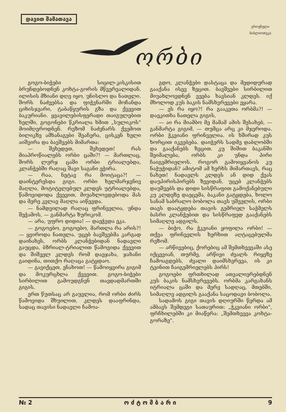დავით შამათავა
ეროვნული
ბიბლიოთეკა
ორბი
გოგო-ბიჭები სიცილ-კისკისით ბრუნდებოდნენ კოხტა-გორის მწვერვალიდან. ილისის მზიანი დღე იყო, უნისლო და ნათელი. შორს ნაძვებსა და ფიჭვნარში მოჩანდა ციხისჯვარი, ტაბაწყურის გზა და ქვევით ბაკურიანი. ყვავილებისფერადი თაიგულებით ხელში, გოგონები წკრიალა ხმით „სულიკოს" მოიმღეროდნენ. რეზომ ნაძვნარს ქვემოთ ბილიკზე ამხანაგები შეაჩერა, ცისკენ ხელი აიშვირა და ბავშვებს მიმართა:
— შეხედეთ, შეხედეთ! რას მიაპროწიალებს ორბი ცაში?! — მართლაც, შორს ლურჯ ცაში ორბი ტრიალებდა, კლანჭებში რაღაც შავი საგანი ეჭირა.
— რაა, ნეტავ რა მოიტაცა?! — დაინტერესდა გიგი. ორბი ხელმარჯვნივ მაღლა, მოტიტვლებულ კლდეს უტრიალებდა, წამოვიდოდა ქვევით, მიუახლოვდებოდა მას და მერე კვლავ მაღლა აიწევდა.
— ნამდვილად რაღაც ფრინველია, უნდა შეჭამოს, — განმარტა ზურიკომ.
— არა, უფრო დიდია! — დაეჭვდა ეკა.
— გოგოებო, გოგოებო, მართლა რა არის?! — ყვიროდა ნათელა. უცებ ბავშვებმა კარგად დაინახეს, ორბს კლანჭებიდან ნადავლი გაუცდა, ბზრიალ-ტრიალით წამოვიდა ქვევით და შიშველ კლდეს რომ დაეჯახა, ჯახანი გაიდინა, თითქო რაღაცა გატყდაო.
— გავიქცეთ, ვნახოთ! — წამოიყვირა გიგიმ და მოკურცხლა ქვევით. გოგო-ბიჭები სირბილით გამოუდგნენ თავდადმართში გიგის.
ერთ წუთსაც არ გაუვლია, რომ ორბი ძირს წამოვიდა შხუილით, კლდეს დააფრინდა, სადაც თავისი ნადავლი ჩამოა-
გდო, კლანჭები დასტაცა და მედიდურად გააქანა ისევ ზეცით. ბავშვები სირბილით მიუახლოვდნენ ვეება ხავსიან კლდეს. იქ მხოლოდ კუს ბაკის ნამსხვრევები ეყარა.
— ეს რა იყო?! რა გააკეთა ორბმა?! — დაეკითხა ნათელა გიგის,
— აი რა მიამბო მე მამამ ამის შესახებ, — განმარტა გიგიმ, — თუმცა არც კი მჯეროდა. ორბი ჭკვიანი ფრინველია. ის ხშირად კუს ხორცით იკვებება. დაიჭერს სადმე დაბლობში და გააქანებს ზეცით. კუ შიშით ბაკანში შეიმალება, ორბს კი უნდა პირი ჩაიგემრიელოს. როგორ გამოიყვანოს კუ ნაჭუჭიდან? ამიტომ ამ ხერხს მიმართავს, რაც ნახეთ! ნადავლს კლდეს ან დიდ ქვას დაუპირისპირებს ზევიდან, უცებ კლანჭებს დაუშვებს და დიდი სისწრაფით გამოქანებული კუ კლდეზე დაეცემა, ბაკანი გატყდება, ხოლო სანამ საბრალო ბობოლა თავს უშველის, ორბი თავს დაატყდება თავის გემრიელ საჭმელს ბასრი კლანჭებით და სისწრაფედ გააქანებს სიმაღლე ადგილს.
— ბიჭო, რა ჭკვიანი ყოფილა ორბი! — თქვა ფრინველის ხერხით აღტაცებულმა რეზომ.
— არწივებიც, ქორებიც ამ შემთხვევაში ასე იქცევიან, თურმე, არწივი ძვალს რიყეზე ჩამოაგდებს, ძვალი დაიმსხვრევა, ის კი ტვინით ჩაიგემრიელებს პირს!
გოგოები ფრთხილად ათვალიერებდნენ კუს ბაკის ნამსხვრევებს. ორბმა კარგახანს იტრიალა ცაში და მერე სადღაც, მთებში, სიმაღლე ადგილს გააქანა საცოდავი ბობოლა.
სადამოს გიგი თავის დღიურში წერდა ამ ამბავს შემდეგი სათაურით: „ჭკვიანი ორბი", ფრჩხილებში კი მიაწერა: „შემთხვევა კოხტა-გორაზე".
№ 2 ო ძ ტ ო მ ბ ა რ ი 9